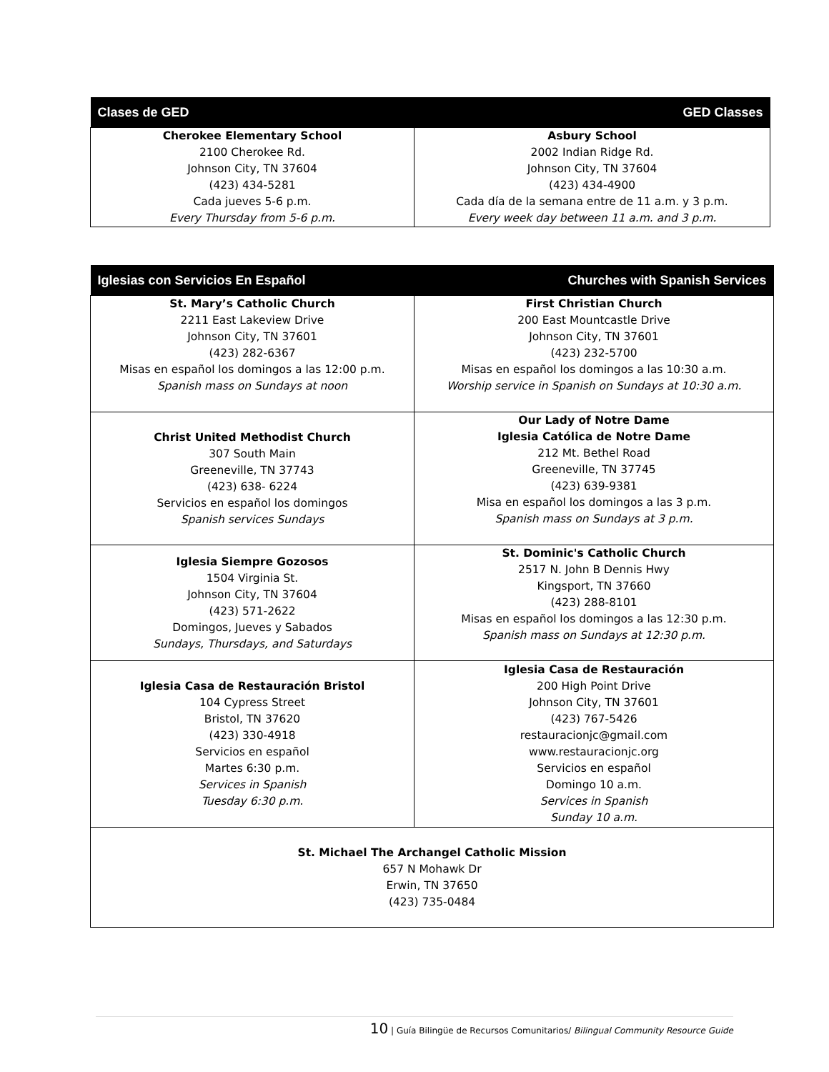| Clases de GED | GED Classes |
| --- | --- |
| Cherokee Elementary School 2100 Cherokee Rd. Johnson City, TN 37604 (423) 434-5281 Cada jueves 5-6 p.m. Every Thursday from 5-6 p.m. | Asbury School 2002 Indian Ridge Rd. Johnson City, TN 37604 (423) 434-4900 Cada día de la semana entre de 11 a.m. y 3 p.m. Every week day between 11 a.m. and 3 p.m. |
| Iglesias con Servicios En Español | Churches with Spanish Services |
| --- | --- |
| St. Mary’s Catholic Church 2211 East Lakeview Drive Johnson City, TN 37601 (423) 282-6367 Misas en español los domingos a las 12:00 p.m. Spanish mass on Sundays at noon | First Christian Church 200 East Mountcastle Drive Johnson City, TN 37601 (423) 232-5700 Misas en español los domingos a las 10:30 a.m. Worship service in Spanish on Sundays at 10:30 a.m. |
| Christ United Methodist Church 307 South Main Greeneville, TN 37743 (423) 638- 6224 Servicios en español los domingos Spanish services Sundays | Our Lady of Notre Dame Iglesia Católica de Notre Dame 212 Mt. Bethel Road Greeneville, TN 37745 (423) 639-9381 Misa en español los domingos a las 3 p.m. Spanish mass on Sundays at 3 p.m. |
| Iglesia Siempre Gozosos 1504 Virginia St. Johnson City, TN 37604 (423) 571-2622 Domingos, Jueves y Sabados Sundays, Thursdays, and Saturdays | St. Dominic's Catholic Church 2517 N. John B Dennis Hwy Kingsport, TN 37660 (423) 288-8101 Misas en español los domingos a las 12:30 p.m. Spanish mass on Sundays at 12:30 p.m. |
| Iglesia Casa de Restauración Bristol 104 Cypress Street Bristol, TN 37620 (423) 330-4918 Servicios en español Martes 6:30 p.m. Services in Spanish Tuesday 6:30 p.m. | Iglesia Casa de Restauración 200 High Point Drive Johnson City, TN 37601 (423) 767-5426 restauracionjc@gmail.com www.restauracionjc.org Servicios en español Domingo 10 a.m. Services in Spanish Sunday 10 a.m. |
| St. Michael The Archangel Catholic Mission 657 N Mohawk Dr Erwin, TN 37650 (423) 735-0484 | |
10 | Guía Bilingüe de Recursos Comunitarios/ Bilingual Community Resource Guide